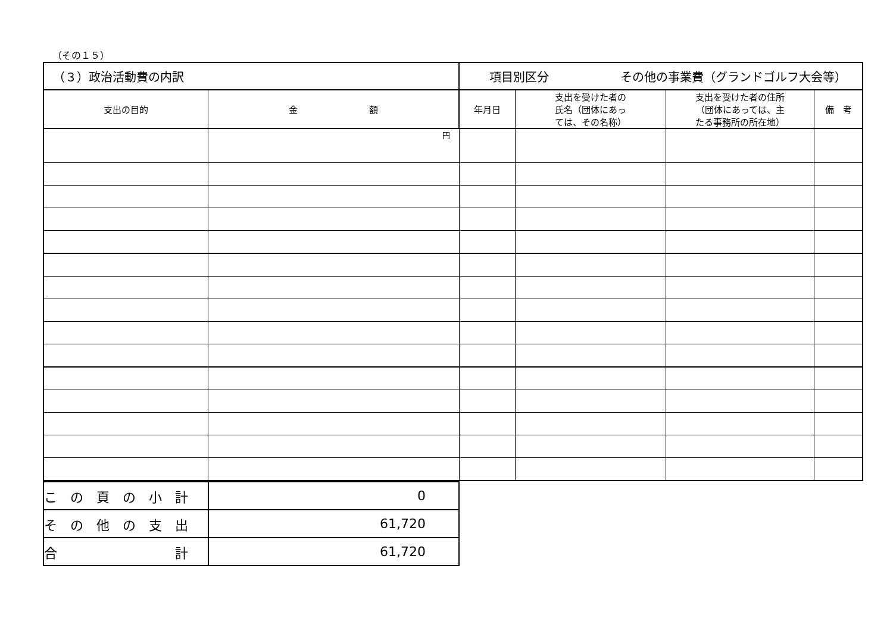（その１５）
| （３）政治活動費の内訳 | | 項目別区分 その他の事業費（グランドゴルフ大会等） | | | |
| 支出の目的 | 金 額 | 年月日 | 支出を受けた者の 氏名（団体にあっ ては、その名称） | 支出を受けた者の住所 （団体にあっては、主 たる事務所の所在地） | 備 考 |
| | 円 | | | | |
| こ の 頁 の 小 計 | 0 |
| そ の 他 の 支 出 | 61,720 |
| 合 計 | 61,720 |